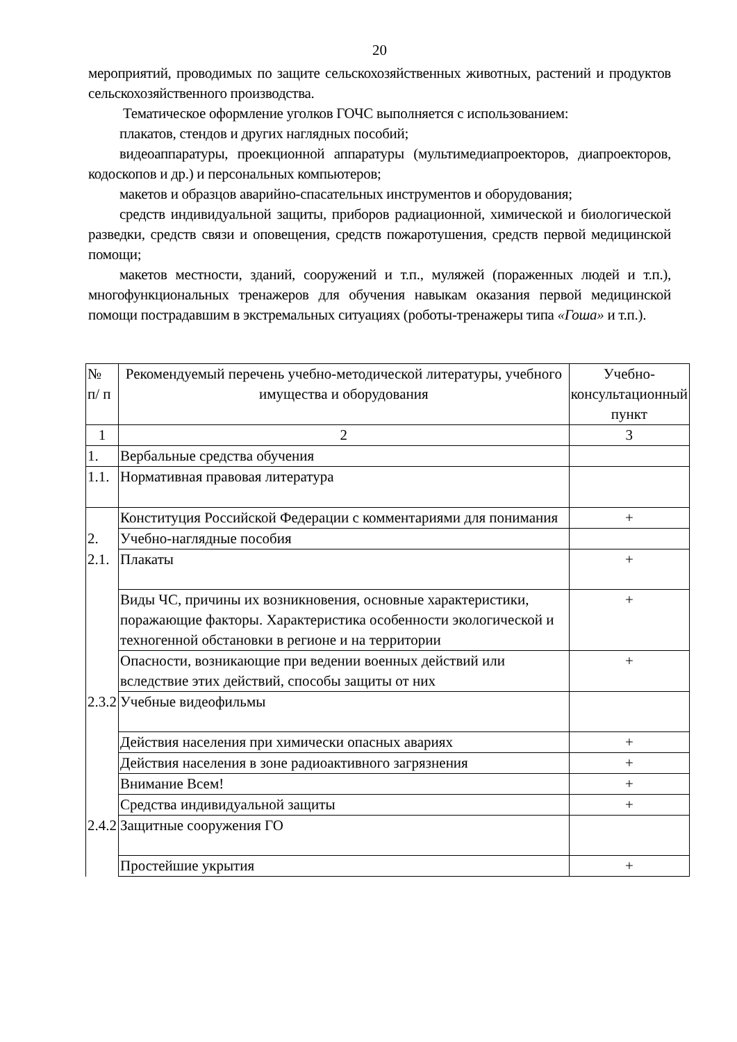20
мероприятий, проводимых по защите сельскохозяйственных животных, растений и продуктов сельскохозяйственного производства.
Тематическое оформление уголков ГОЧС выполняется с использованием:
плакатов, стендов и других наглядных пособий;
видеоаппаратуры, проекционной аппаратуры (мультимедиапроекторов, диапроекторов, кодоскопов и др.) и персональных компьютеров;
макетов и образцов аварийно-спасательных инструментов и оборудования;
средств индивидуальной защиты, приборов радиационной, химической и биологической разведки, средств связи и оповещения, средств пожаротушения, средств первой медицинской помощи;
макетов местности, зданий, сооружений и т.п., муляжей (пораженных людей и т.п.), многофункциональных тренажеров для обучения навыкам оказания первой медицинской помощи пострадавшим в экстремальных ситуациях (роботы-тренажеры типа «Гоша» и т.п.).
| № п/ п | Рекомендуемый перечень учебно-методической литературы, учебного имущества и оборудования | Учебно-консультационный пункт |
| 1 | 2 | 3 |
| 1. | Вербальные средства обучения | |
| 1.1. | Нормативная правовая литература | |
| | Конституция Российской Федерации с комментариями для понимания | + |
| 2. | Учебно-наглядные пособия | |
| 2.1. | Плакаты | + |
| | Виды ЧС, причины их возникновения, основные характеристики, поражающие факторы. Характеристика особенности экологической и техногенной обстановки в регионе и на территории | + |
| | Опасности, возникающие при ведении военных действий или вследствие этих действий, способы защиты от них | + |
| 2.3.2 | Учебные видеофильмы | |
| | Действия населения при химически опасных авариях | + |
| | Действия населения в зоне радиоактивного загрязнения | + |
| | Внимание Всем! | + |
| | Средства индивидуальной защиты | + |
| 2.4.2 | Защитные сооружения ГО | |
| | Простейшие укрытия | + |